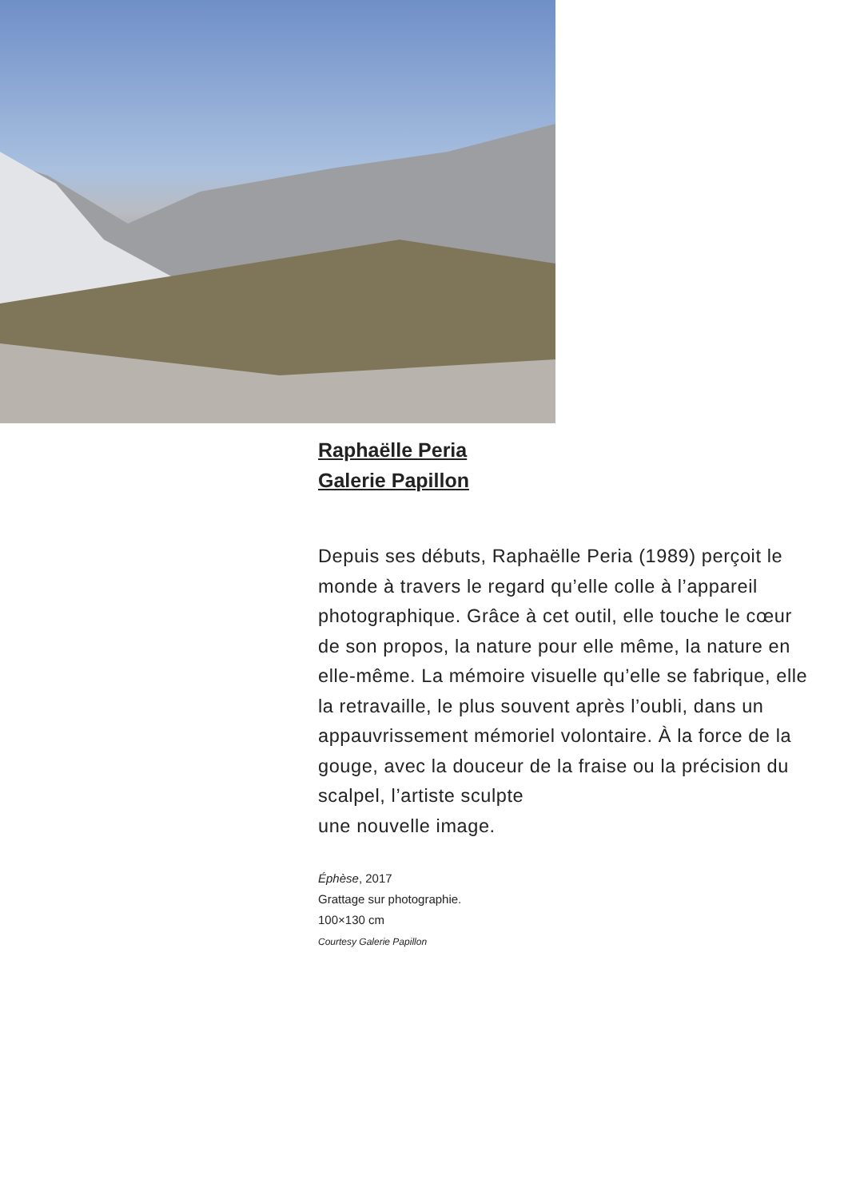Raphaëlle Peria
Galerie Papillon
Depuis ses débuts, Raphaëlle Peria (1989) perçoit le monde à travers le regard qu’elle colle à l’appareil photographique. Grâce à cet outil, elle touche le cœur de son propos, la nature pour elle même, la nature en elle-même. La mémoire visuelle qu’elle se fabrique, elle la retravaille, le plus souvent après l’oubli, dans un appauvrissement mémoriel volontaire. À la force de la gouge, avec la douceur de la fraise ou la précision du scalpel, l’artiste sculpte
une nouvelle image.
Éphèse, 2017
Grattage sur photographie.
100×130 cm
Courtesy Galerie Papillon